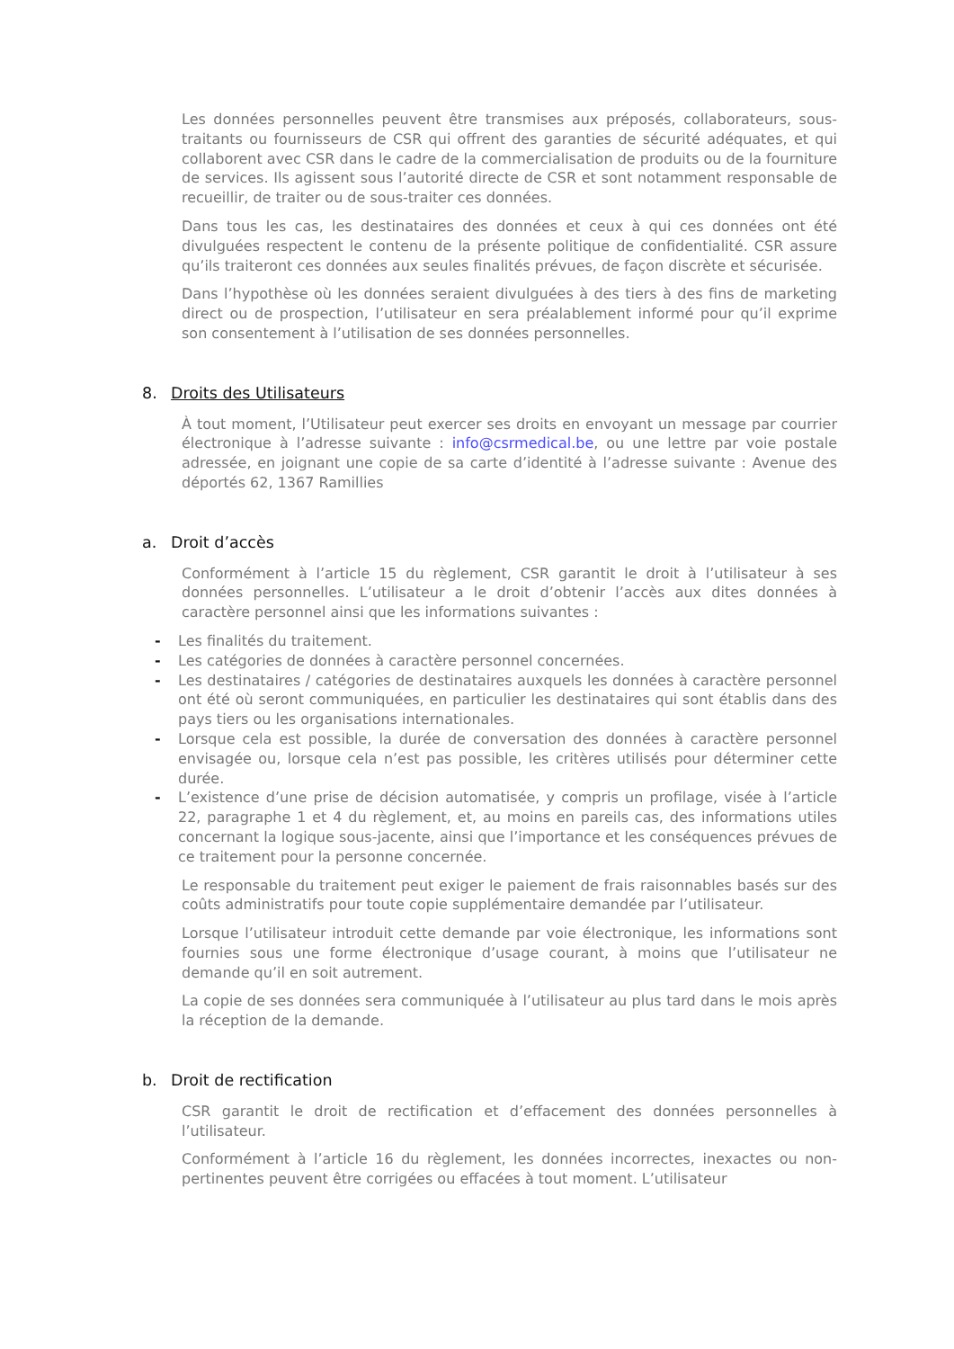Les données personnelles peuvent être transmises aux préposés, collaborateurs, sous-traitants ou fournisseurs de CSR qui offrent des garanties de sécurité adéquates, et qui collaborent avec CSR dans le cadre de la commercialisation de produits ou de la fourniture de services. Ils agissent sous l’autorité directe de CSR et sont notamment responsable de recueillir, de traiter ou de sous-traiter ces données.
Dans tous les cas, les destinataires des données et ceux à qui ces données ont été divulguées respectent le contenu de la présente politique de confidentialité. CSR assure qu’ils traiteront ces données aux seules finalités prévues, de façon discrète et sécurisée.
Dans l’hypothèse où les données seraient divulguées à des tiers à des fins de marketing direct ou de prospection, l’utilisateur en sera préalablement informé pour qu’il exprime son consentement à l’utilisation de ses données personnelles.
8. Droits des Utilisateurs
À tout moment, l’Utilisateur peut exercer ses droits en envoyant un message par courrier électronique à l’adresse suivante : info@csrmedical.be, ou une lettre par voie postale adressée, en joignant une copie de sa carte d’identité à l’adresse suivante : Avenue des déportés 62, 1367 Ramillies
a. Droit d’accès
Conformément à l’article 15 du règlement, CSR garantit le droit à l’utilisateur à ses données personnelles. L’utilisateur a le droit d’obtenir l’accès aux dites données à caractère personnel ainsi que les informations suivantes :
- Les finalités du traitement.
- Les catégories de données à caractère personnel concernées.
- Les destinataires / catégories de destinataires auxquels les données à caractère personnel ont été où seront communiquées, en particulier les destinataires qui sont établis dans des pays tiers ou les organisations internationales.
- Lorsque cela est possible, la durée de conversation des données à caractère personnel envisagée ou, lorsque cela n’est pas possible, les critères utilisés pour déterminer cette durée.
- L’existence d’une prise de décision automatisée, y compris un profilage, visée à l’article 22, paragraphe 1 et 4 du règlement, et, au moins en pareils cas, des informations utiles concernant la logique sous-jacente, ainsi que l’importance et les conséquences prévues de ce traitement pour la personne concernée.
Le responsable du traitement peut exiger le paiement de frais raisonnables basés sur des coûts administratifs pour toute copie supplémentaire demandée par l’utilisateur.
Lorsque l’utilisateur introduit cette demande par voie électronique, les informations sont fournies sous une forme électronique d’usage courant, à moins que l’utilisateur ne demande qu’il en soit autrement.
La copie de ses données sera communiquée à l’utilisateur au plus tard dans le mois après la réception de la demande.
b. Droit de rectification
CSR garantit le droit de rectification et d’effacement des données personnelles à l’utilisateur.
Conformément à l’article 16 du règlement, les données incorrectes, inexactes ou non-pertinentes peuvent être corrigées ou effacées à tout moment. L’utilisateur